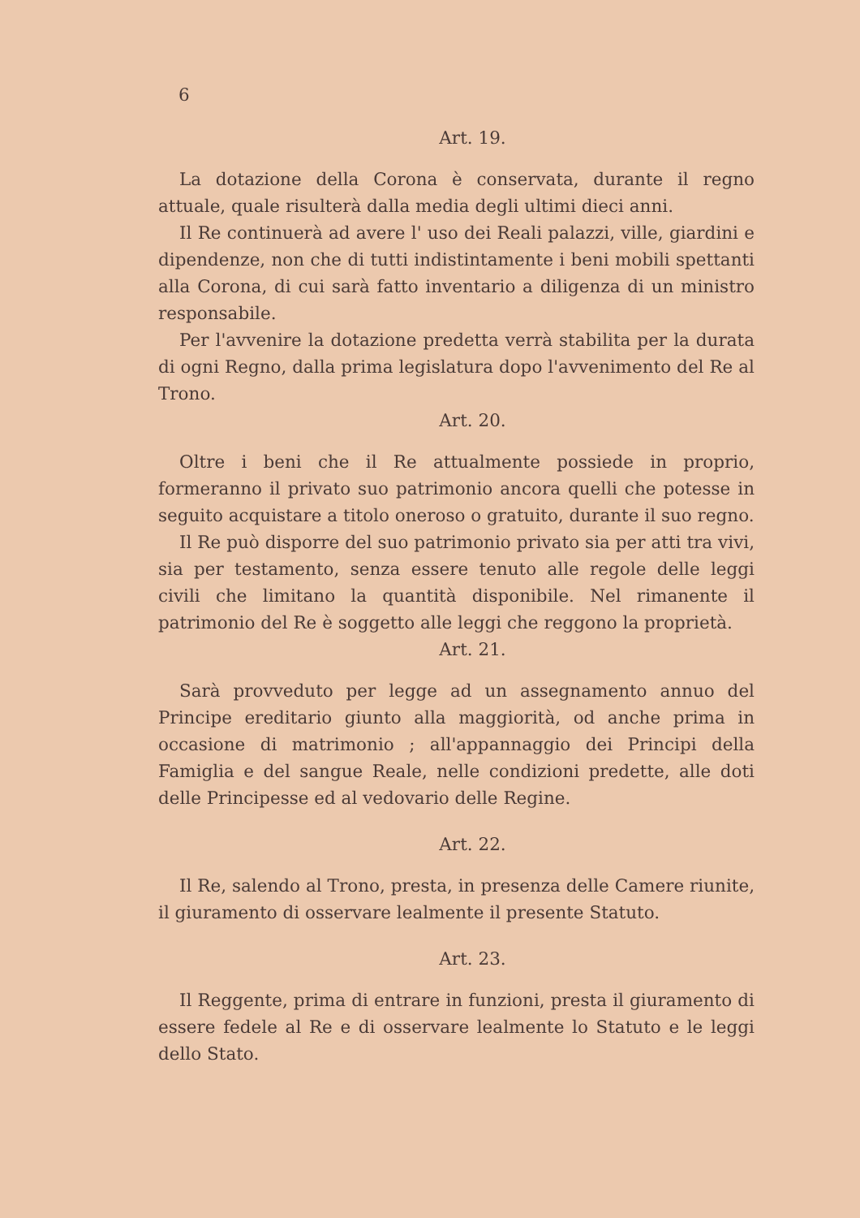6
Art. 19.
La dotazione della Corona è conservata, durante il regno attuale, quale risulterà dalla media degli ultimi dieci anni.
Il Re continuerà ad avere l' uso dei Reali palazzi, ville, giardini e dipendenze, non che di tutti indistintamente i beni mobili spettanti alla Corona, di cui sarà fatto inventario a diligenza di un ministro responsabile.
Per l'avvenire la dotazione predetta verrà stabilita per la durata di ogni Regno, dalla prima legislatura dopo l'avvenimento del Re al Trono.
Art. 20.
Oltre i beni che il Re attualmente possiede in proprio, formeranno il privato suo patrimonio ancora quelli che potesse in seguito acquistare a titolo oneroso o gratuito, durante il suo regno.
Il Re può disporre del suo patrimonio privato sia per atti tra vivi, sia per testamento, senza essere tenuto alle regole delle leggi civili che limitano la quantità disponibile. Nel rimanente il patrimonio del Re è soggetto alle leggi che reggono la proprietà.
Art. 21.
Sarà provveduto per legge ad un assegnamento annuo del Principe ereditario giunto alla maggiorità, od anche prima in occasione di matrimonio ; all'appannaggio dei Principi della Famiglia e del sangue Reale, nelle condizioni predette, alle doti delle Principesse ed al vedovario delle Regine.
Art. 22.
Il Re, salendo al Trono, presta, in presenza delle Camere riunite, il giuramento di osservare lealmente il presente Statuto.
Art. 23.
Il Reggente, prima di entrare in funzioni, presta il giuramento di essere fedele al Re e di osservare lealmente lo Statuto e le leggi dello Stato.